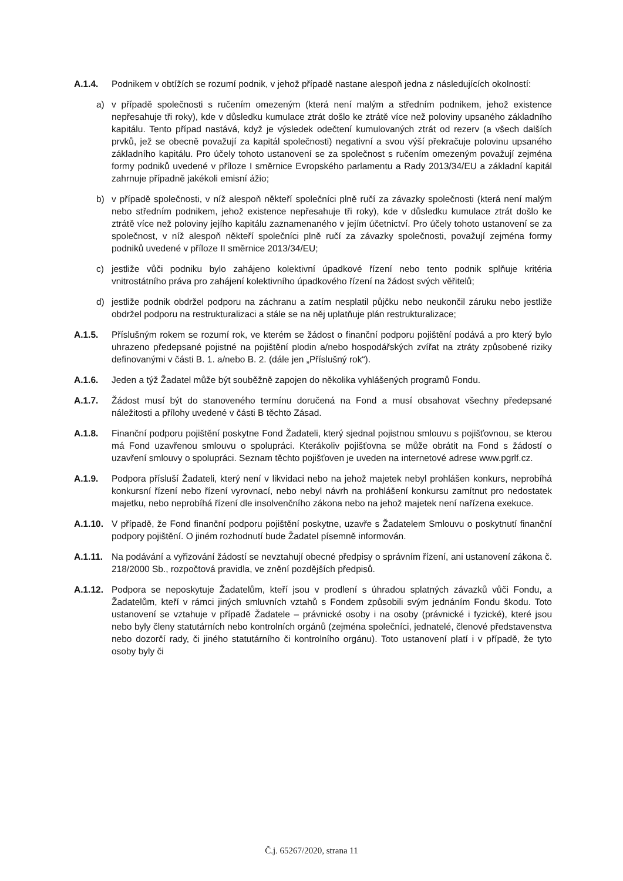A.1.4. Podnikem v obtížích se rozumí podnik, v jehož případě nastane alespoň jedna z následujících okolností:
a) v případě společnosti s ručením omezeným (která není malým a středním podnikem, jehož existence nepřesahuje tři roky), kde v důsledku kumulace ztrát došlo ke ztrátě více než poloviny upsaného základního kapitálu. Tento případ nastává, když je výsledek odečtení kumulovaných ztrát od rezerv (a všech dalších prvků, jež se obecně považují za kapitál společnosti) negativní a svou výší překračuje polovinu upsaného základního kapitálu. Pro účely tohoto ustanovení se za společnost s ručením omezeným považují zejména formy podniků uvedené v příloze I směrnice Evropského parlamentu a Rady 2013/34/EU a základní kapitál zahrnuje případně jakékoli emisní ážio;
b) v případě společnosti, v níž alespoň někteří společníci plně ručí za závazky společnosti (která není malým nebo středním podnikem, jehož existence nepřesahuje tři roky), kde v důsledku kumulace ztrát došlo ke ztrátě více než poloviny jejího kapitálu zaznamenaného v jejím účetnictví. Pro účely tohoto ustanovení se za společnost, v níž alespoň někteří společníci plně ručí za závazky společnosti, považují zejména formy podniků uvedené v příloze II směrnice 2013/34/EU;
c) jestliže vůči podniku bylo zahájeno kolektivní úpadkové řízení nebo tento podnik splňuje kritéria vnitrostátního práva pro zahájení kolektivního úpadkového řízení na žádost svých věřitelů;
d) jestliže podnik obdržel podporu na záchranu a zatím nesplatil půjčku nebo neukončil záruku nebo jestliže obdržel podporu na restrukturalizaci a stále se na něj uplatňuje plán restrukturalizace;
A.1.5. Příslušným rokem se rozumí rok, ve kterém se žádost o finanční podporu pojištění podává a pro který bylo uhrazeno předepsané pojistné na pojištění plodin a/nebo hospodářských zvířat na ztráty způsobené riziky definovanými v části B. 1. a/nebo B. 2. (dále jen „Příslušný rok“).
A.1.6. Jeden a týž Žadatel může být souběžně zapojen do několika vyhlášených programů Fondu.
A.1.7. Žádost musí být do stanoveného termínu doručená na Fond a musí obsahovat všechny předepsané náležitosti a přílohy uvedené v části B těchto Zásad.
A.1.8. Finanční podporu pojištění poskytne Fond Žadateli, který sjednal pojistnou smlouvu s pojišťovnou, se kterou má Fond uzavřenou smlouvu o spolupráci. Kterákoliv pojišťovna se může obrátit na Fond s žádostí o uzavření smlouvy o spolupráci. Seznam těchto pojišťoven je uveden na internetové adrese www.pgrlf.cz.
A.1.9. Podpora přísluší Žadateli, který není v likvidaci nebo na jehož majetek nebyl prohlášen konkurs, neprobíhá konkursní řízení nebo řízení vyrovnací, nebo nebyl návrh na prohlášení konkursu zamítnut pro nedostatek majetku, nebo neprobíhá řízení dle insolvenčního zákona nebo na jehož majetek není nařízena exekuce.
A.1.10.
V případě, že Fond finanční podporu pojištění poskytne, uzavře s Žadatelem Smlouvu o poskytnutí finanční podpory pojištění. O jiném rozhodnutí bude Žadatel písemně informován.
A.1.11.
Na podávání a vyřizování žádostí se nevztahují obecné předpisy o správním řízení, ani ustanovení zákona č. 218/2000 Sb., rozpočtová pravidla, ve znění pozdějších předpisů.
A.1.12.
Podpora se neposkytuje Žadatelům, kteří jsou v prodlení s úhradou splatných závazků vůči Fondu, a Žadatelům, kteří v rámci jiných smluvních vztahů s Fondem způsobili svým jednáním Fondu škodu. Toto ustanovení se vztahuje v případě Žadatele – právnické osoby i na osoby (právnické i fyzické), které jsou nebo byly členy statutárních nebo kontrolních orgánů (zejména společníci, jednatelé, členové představenstva nebo dozorčí rady, či jiného statutárního či kontrolního orgánu). Toto ustanovení platí i v případě, že tyto osoby byly či
Č.j. 65267/2020, strana 11